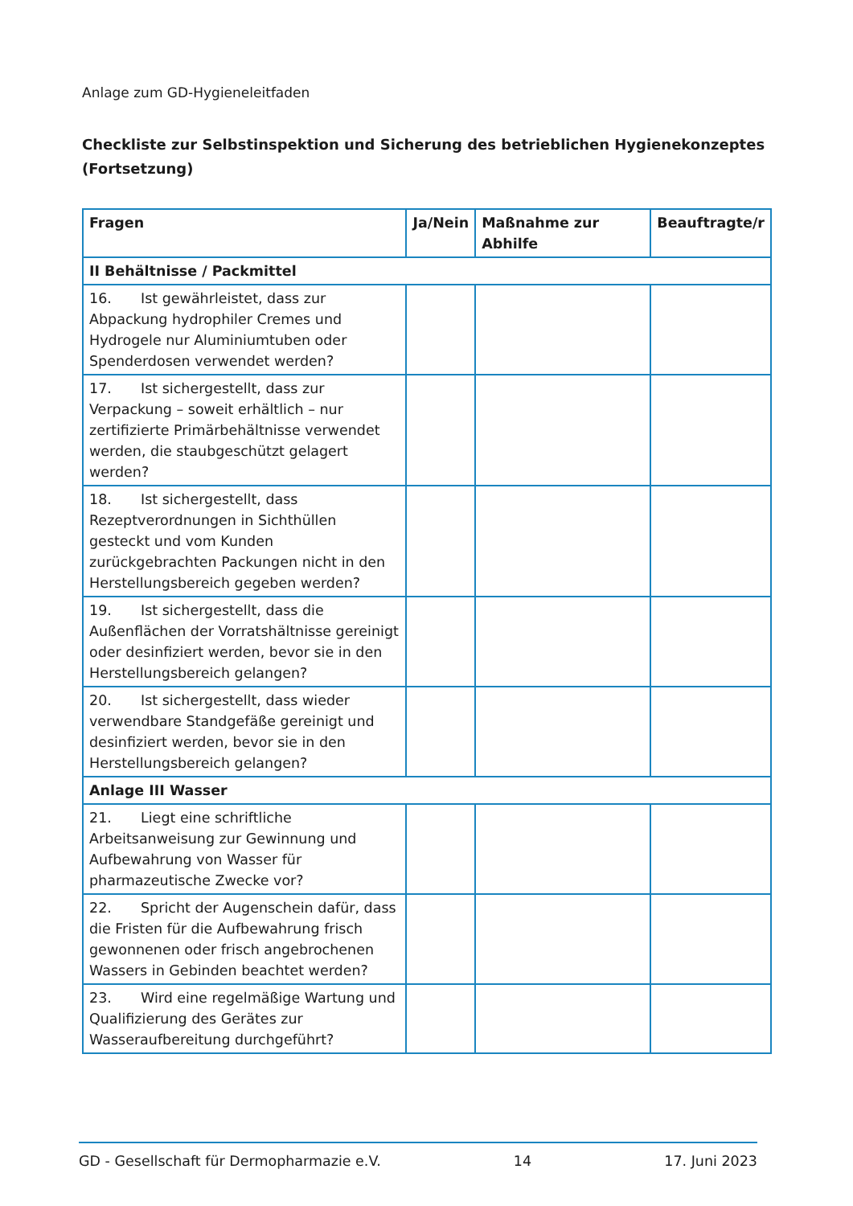Anlage zum GD-Hygieneleitfaden
Checkliste zur Selbstinspektion und Sicherung des betrieblichen Hygienekonzeptes (Fortsetzung)
| Fragen | Ja/Nein | Maßnahme zur Abhilfe | Beauftragte/r |
| --- | --- | --- | --- |
| II Behältnisse / Packmittel | | | |
| 16. Ist gewährleistet, dass zur Abpackung hydrophiler Cremes und Hydrogele nur Aluminiumtuben oder Spenderdosen verwendet werden? | | | |
| 17. Ist sichergestellt, dass zur Verpackung – soweit erhältlich – nur zertifizierte Primärbehältnisse verwendet werden, die staubgeschützt gelagert werden? | | | |
| 18. Ist sichergestellt, dass Rezeptverordnungen in Sichthüllen gesteckt und vom Kunden zurückgebrachten Packungen nicht in den Herstellungsbereich gegeben werden? | | | |
| 19. Ist sichergestellt, dass die Außenflächen der Vorratshältnisse gereinigt oder desinfiziert werden, bevor sie in den Herstellungsbereich gelangen? | | | |
| 20. Ist sichergestellt, dass wieder verwendbare Standgefäße gereinigt und desinfiziert werden, bevor sie in den Herstellungsbereich gelangen? | | | |
| Anlage III Wasser | | | |
| 21. Liegt eine schriftliche Arbeitsanweisung zur Gewinnung und Aufbewahrung von Wasser für pharmazeutische Zwecke vor? | | | |
| 22. Spricht der Augenschein dafür, dass die Fristen für die Aufbewahrung frisch gewonnenen oder frisch angebrochenen Wassers in Gebinden beachtet werden? | | | |
| 23. Wird eine regelmäßige Wartung und Qualifizierung des Gerätes zur Wasseraufbereitung durchgeführt? | | | |
GD - Gesellschaft für Dermopharmazie e.V. 14 17. Juni 2023